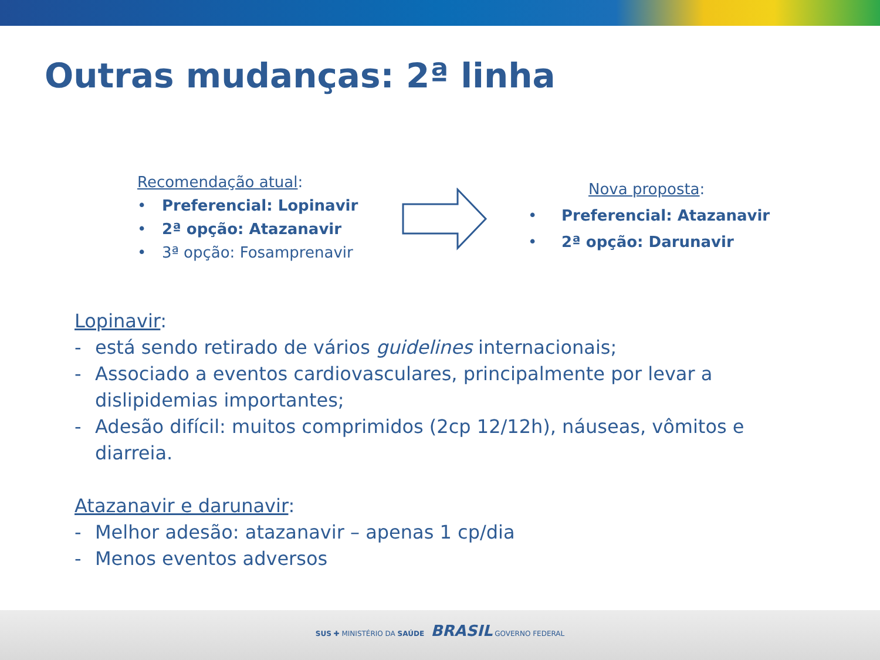Outras mudanças: 2ª linha
Recomendação atual:
• Preferencial: Lopinavir
• 2ª opção: Atazanavir
• 3ª opção: Fosamprenavir
Nova proposta:
• Preferencial: Atazanavir
• 2ª opção: Darunavir
Lopinavir:
- está sendo retirado de vários guidelines internacionais;
- Associado a eventos cardiovasculares, principalmente por levar a dislipidemias importantes;
- Adesão difícil: muitos comprimidos (2cp 12/12h), náuseas, vômitos e diarreia.
Atazanavir e darunavir:
- Melhor adesão: atazanavir – apenas 1 cp/dia
- Menos eventos adversos
SUS ✚ MINISTÉRIO DA SAÚDE BRASIL GOVERNO FEDERAL